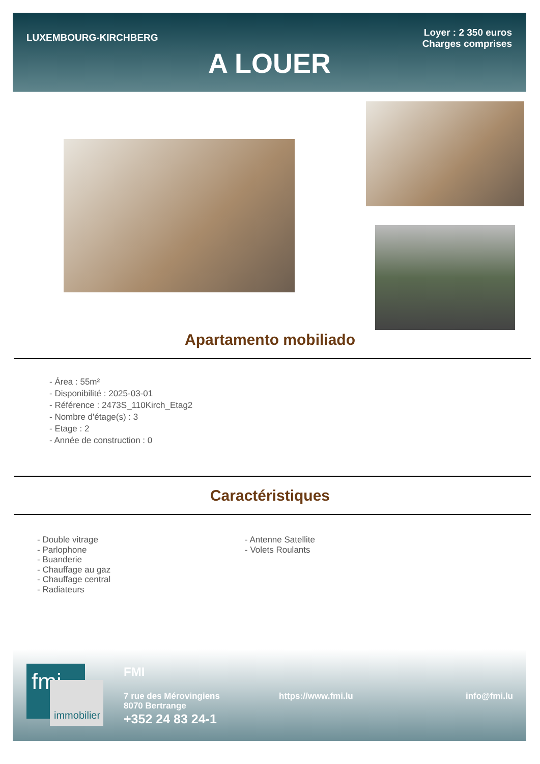LUXEMBOURG-KIRCHBERG
Loyer : 2 350 euros
Charges comprises
A LOUER
Apartamento mobiliado
- Área : 55m²
- Disponibilité : 2025-03-01
- Référence : 2473S_110Kirch_Etag2
- Nombre d'étage(s) : 3
- Etage : 2
- Année de construction : 0
Caractéristiques
- Double vitrage
- Parlophone
- Buanderie
- Chauffage au gaz
- Chauffage central
- Radiateurs
- Antenne Satellite
- Volets Roulants
fmi
immobilier
FMI
7 rue des Mérovingiens
8070 Bertrange
+352 24 83 24-1
https://www.fmi.lu info@fmi.lu